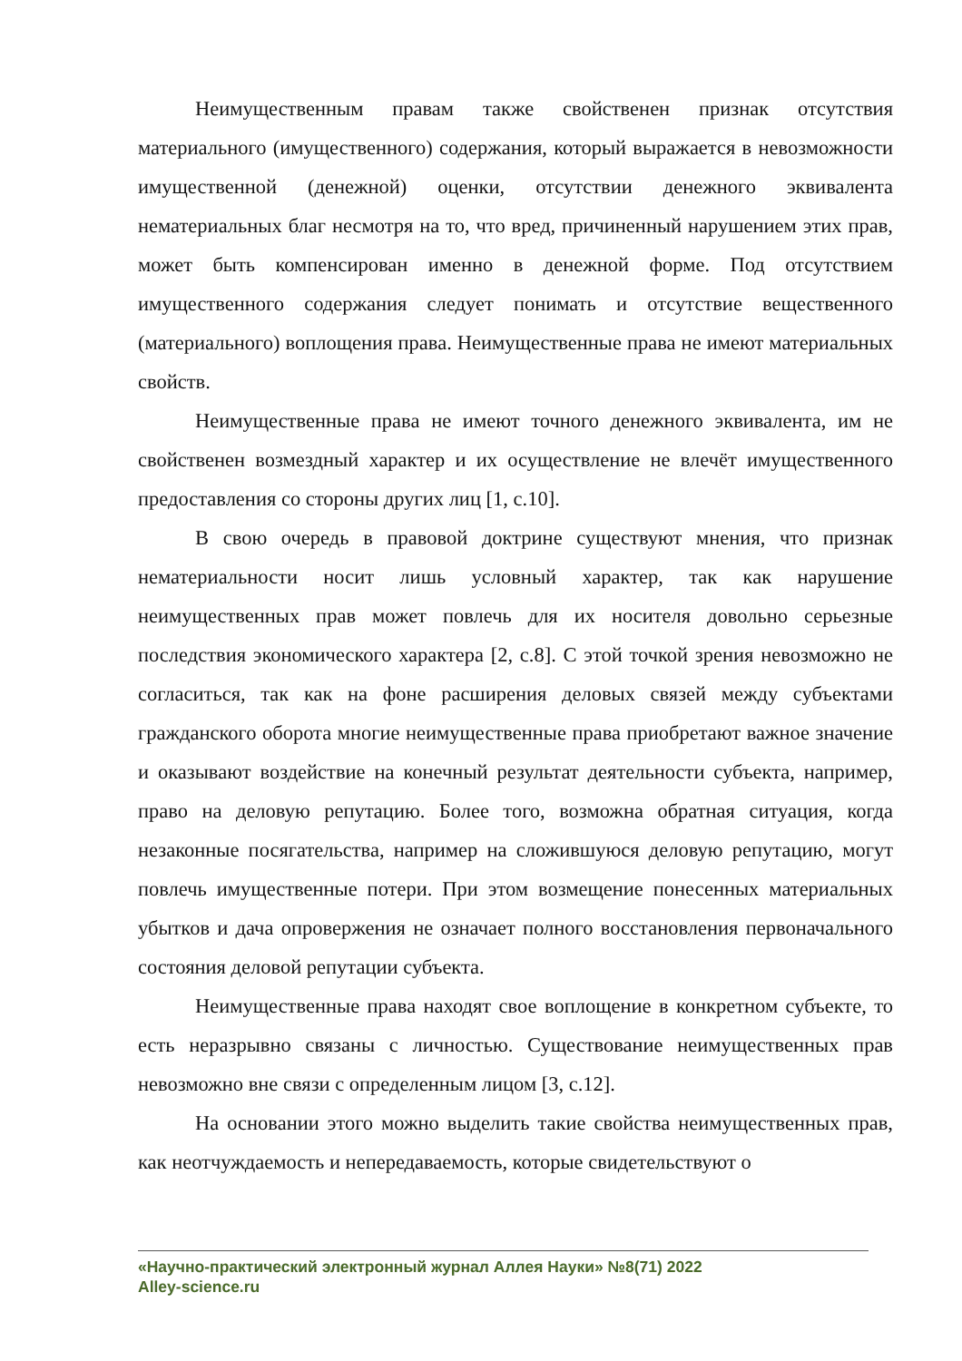Неимущественным правам также свойственен признак отсутствия материального (имущественного) содержания, который выражается в невозможности имущественной (денежной) оценки, отсутствии денежного эквивалента нематериальных благ несмотря на то, что вред, причиненный нарушением этих прав, может быть компенсирован именно в денежной форме. Под отсутствием имущественного содержания следует понимать и отсутствие вещественного (материального) воплощения права. Неимущественные права не имеют материальных свойств.
Неимущественные права не имеют точного денежного эквивалента, им не свойственен возмездный характер и их осуществление не влечёт имущественного предоставления со стороны других лиц [1, с.10].
В свою очередь в правовой доктрине существуют мнения, что признак нематериальности носит лишь условный характер, так как нарушение неимущественных прав может повлечь для их носителя довольно серьезные последствия экономического характера [2, с.8]. С этой точкой зрения невозможно не согласиться, так как на фоне расширения деловых связей между субъектами гражданского оборота многие неимущественные права приобретают важное значение и оказывают воздействие на конечный результат деятельности субъекта, например, право на деловую репутацию. Более того, возможна обратная ситуация, когда незаконные посягательства, например на сложившуюся деловую репутацию, могут повлечь имущественные потери. При этом возмещение понесенных материальных убытков и дача опровержения не означает полного восстановления первоначального состояния деловой репутации субъекта.
Неимущественные права находят свое воплощение в конкретном субъекте, то есть неразрывно связаны с личностью. Существование неимущественных прав невозможно вне связи с определенным лицом [3, с.12].
На основании этого можно выделить такие свойства неимущественных прав, как неотчуждаемость и непередаваемость, которые свидетельствуют о
«Научно-практический электронный журнал Аллея Науки» №8(71) 2022
Alley-science.ru